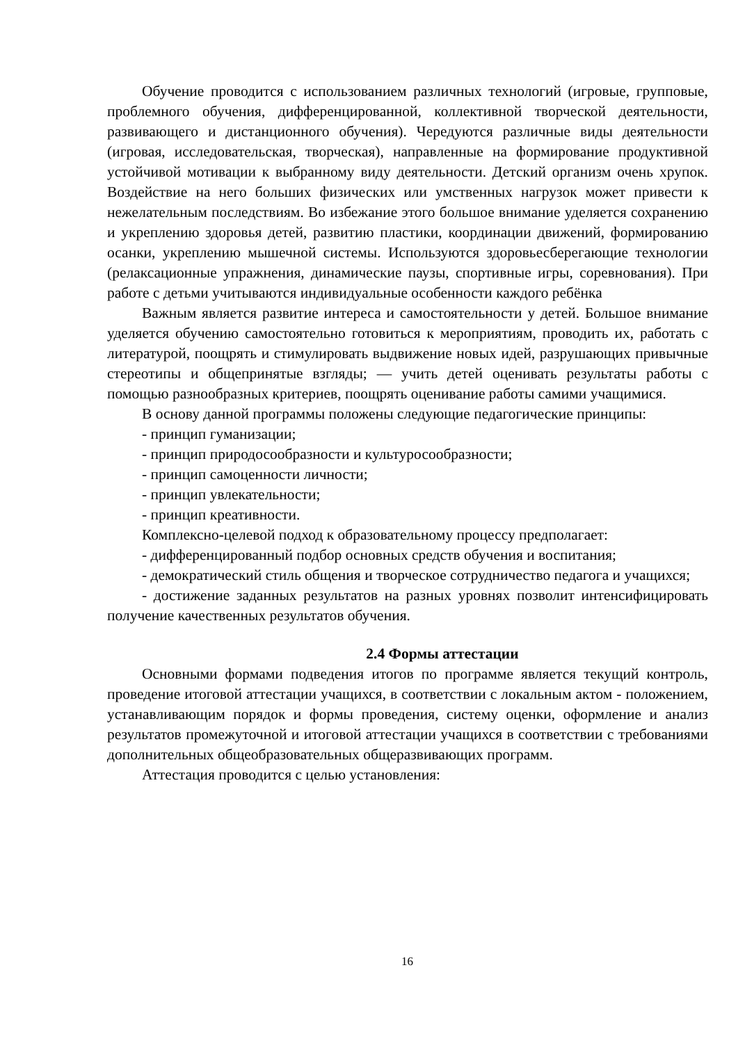Обучение проводится с использованием различных технологий (игровые, групповые, проблемного обучения, дифференцированной, коллективной творческой деятельности, развивающего и дистанционного обучения). Чередуются различные виды деятельности (игровая, исследовательская, творческая), направленные на формирование продуктивной устойчивой мотивации к выбранному виду деятельности. Детский организм очень хрупок. Воздействие на него больших физических или умственных нагрузок может привести к нежелательным последствиям. Во избежание этого большое внимание уделяется сохранению и укреплению здоровья детей, развитию пластики, координации движений, формированию осанки, укреплению мышечной системы. Используются здоровьесберегающие технологии (релаксационные упражнения, динамические паузы, спортивные игры, соревнования). При работе с детьми учитываются индивидуальные особенности каждого ребёнка
Важным является развитие интереса и самостоятельности у детей. Большое внимание уделяется обучению самостоятельно готовиться к мероприятиям, проводить их, работать с литературой, поощрять и стимулировать выдвижение новых идей, разрушающих привычные стереотипы и общепринятые взгляды; — учить детей оценивать результаты работы с помощью разнообразных критериев, поощрять оценивание работы самими учащимися.
В основу данной программы положены следующие педагогические принципы:
- принцип гуманизации;
- принцип природосообразности и культуросообразности;
- принцип самоценности личности;
- принцип увлекательности;
- принцип креативности.
Комплексно-целевой подход к образовательному процессу предполагает:
- дифференцированный подбор основных средств обучения и воспитания;
- демократический стиль общения и творческое сотрудничество педагога и учащихся;
- достижение заданных результатов на разных уровнях позволит интенсифицировать получение качественных результатов обучения.
2.4 Формы аттестации
Основными формами подведения итогов по программе является текущий контроль, проведение итоговой аттестации учащихся, в соответствии с локальным актом - положением, устанавливающим порядок и формы проведения, систему оценки, оформление и анализ результатов промежуточной и итоговой аттестации учащихся в соответствии с требованиями дополнительных общеобразовательных общеразвивающих программ.
Аттестация проводится с целью установления:
16